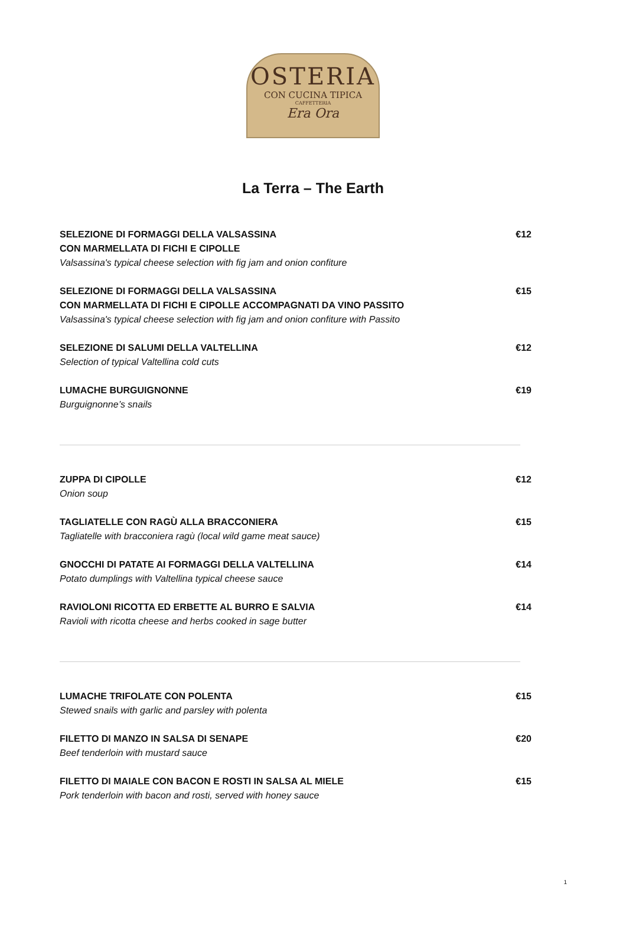OSTERIA
CON CUCINA TIPICA
CAFFETTERIA
Era Ora
La Terra – The Earth
SELEZIONE DI FORMAGGI DELLA VALSASSINA
CON MARMELLATA DI FICHI E CIPOLLE
Valsassina's typical cheese selection with fig jam and onion confiture
€12
SELEZIONE DI FORMAGGI DELLA VALSASSINA
CON MARMELLATA DI FICHI E CIPOLLE ACCOMPAGNATI DA VINO PASSITO
Valsassina's typical cheese selection with fig jam and onion confiture with Passito
€15
SELEZIONE DI SALUMI DELLA VALTELLINA
Selection of typical Valtellina cold cuts
€12
LUMACHE BURGUIGNONNE
Burguignonne’s snails
€19
ZUPPA DI CIPOLLE
Onion soup
€12
TAGLIATELLE CON RAGÙ ALLA BRACCONIERA
Tagliatelle with bracconiera ragù (local wild game meat sauce)
€15
GNOCCHI DI PATATE AI FORMAGGI DELLA VALTELLINA
Potato dumplings with Valtellina typical cheese sauce
€14
RAVIOLONI RICOTTA ED ERBETTE AL BURRO E SALVIA
Ravioli with ricotta cheese and herbs cooked in sage butter
€14
LUMACHE TRIFOLATE CON POLENTA
Stewed snails with garlic and parsley with polenta
€15
FILETTO DI MANZO IN SALSA DI SENAPE
Beef tenderloin with mustard sauce
€20
FILETTO DI MAIALE CON BACON E ROSTI IN SALSA AL MIELE
Pork tenderloin with bacon and rosti, served with honey sauce
€15
1